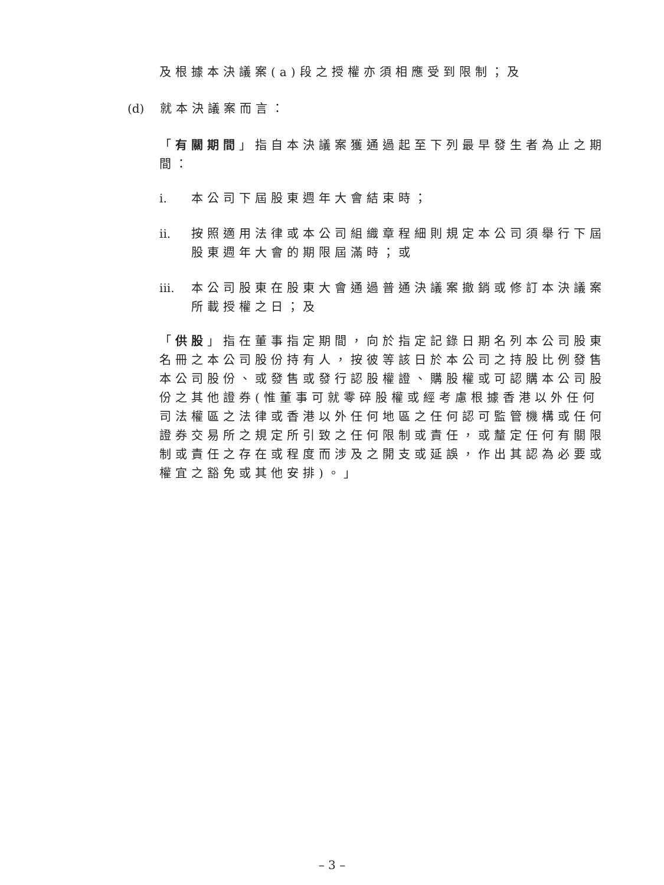及根據本決議案(a)段之授權亦須相應受到限制；及
(d) 就本決議案而言：
「有關期間」指自本決議案獲通過起至下列最早發生者為止之期間：
i. 本公司下屆股東週年大會結束時；
ii.
按照適用法律或本公司組織章程細則規定本公司須舉行下屆股東週年大會的期限屆滿時；或
iii.
本公司股東在股東大會通過普通決議案撤銷或修訂本決議案所載授權之日；及
「供股」指在董事指定期間，向於指定記錄日期名列本公司股東名冊之本公司股份持有人，按彼等該日於本公司之持股比例發售本公司股份、或發售或發行認股權證、購股權或可認購本公司股份之其他證券(惟董事可就零碎股權或經考慮根據香港以外任何司法權區之法律或香港以外任何地區之任何認可監管機構或任何證券交易所之規定所引致之任何限制或責任，或釐定任何有關限制或責任之存在或程度而涉及之開支或延誤，作出其認為必要或權宜之豁免或其他安排)。」
– 3 –